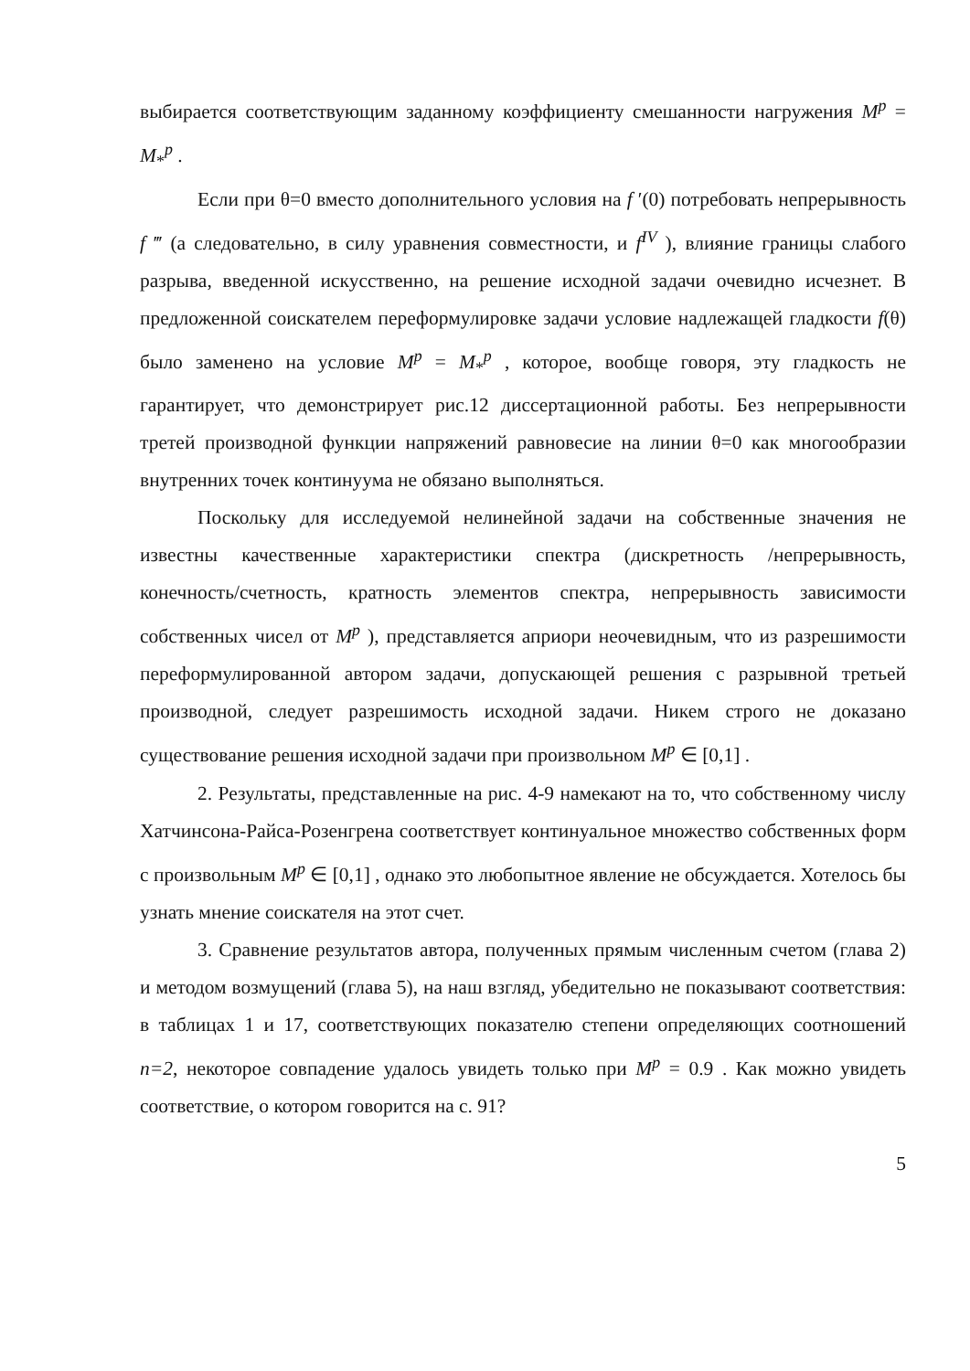выбирается соответствующим заданному коэффициенту смешанности нагружения M<sup>p</sup> = M<sub>*</sub><sup>p</sup> .
Если при θ=0 вместо дополнительного условия на f ′(0) потребовать непрерывность f ‴ (а следовательно, в силу уравнения совместности, и f<sup>IV</sup> ), влияние границы слабого разрыва, введенной искусственно, на решение исходной задачи очевидно исчезнет. В предложенной соискателем переформулировке задачи условие надлежащей гладкости f(θ) было заменено на условие M<sup>p</sup> = M<sub>*</sub><sup>p</sup> , которое, вообще говоря, эту гладкость не гарантирует, что демонстрирует рис.12 диссертационной работы. Без непрерывности третей производной функции напряжений равновесие на линии θ=0 как многообразии внутренних точек континуума не обязано выполняться.
Поскольку для исследуемой нелинейной задачи на собственные значения не известны качественные характеристики спектра (дискретность /непрерывность, конечность/счетность, кратность элементов спектра, непрерывность зависимости собственных чисел от M<sup>p</sup> ), представляется априори неочевидным, что из разрешимости переформулированной автором задачи, допускающей решения с разрывной третьей производной, следует разрешимость исходной задачи. Никем строго не доказано существование решения исходной задачи при произвольном M<sup>p</sup> ∈ [0,1] .
2. Результаты, представленные на рис. 4-9 намекают на то, что собственному числу Хатчинсона-Райса-Розенгрена соответствует континуальное множество собственных форм с произвольным M<sup>p</sup> ∈ [0,1] , однако это любопытное явление не обсуждается. Хотелось бы узнать мнение соискателя на этот счет.
3. Сравнение результатов автора, полученных прямым численным счетом (глава 2) и методом возмущений (глава 5), на наш взгляд, убедительно не показывают соответствия: в таблицах 1 и 17, соответствующих показателю степени определяющих соотношений n=2, некоторое совпадение удалось увидеть только при M<sup>p</sup> = 0.9 . Как можно увидеть соответствие, о котором говорится на с. 91?
5